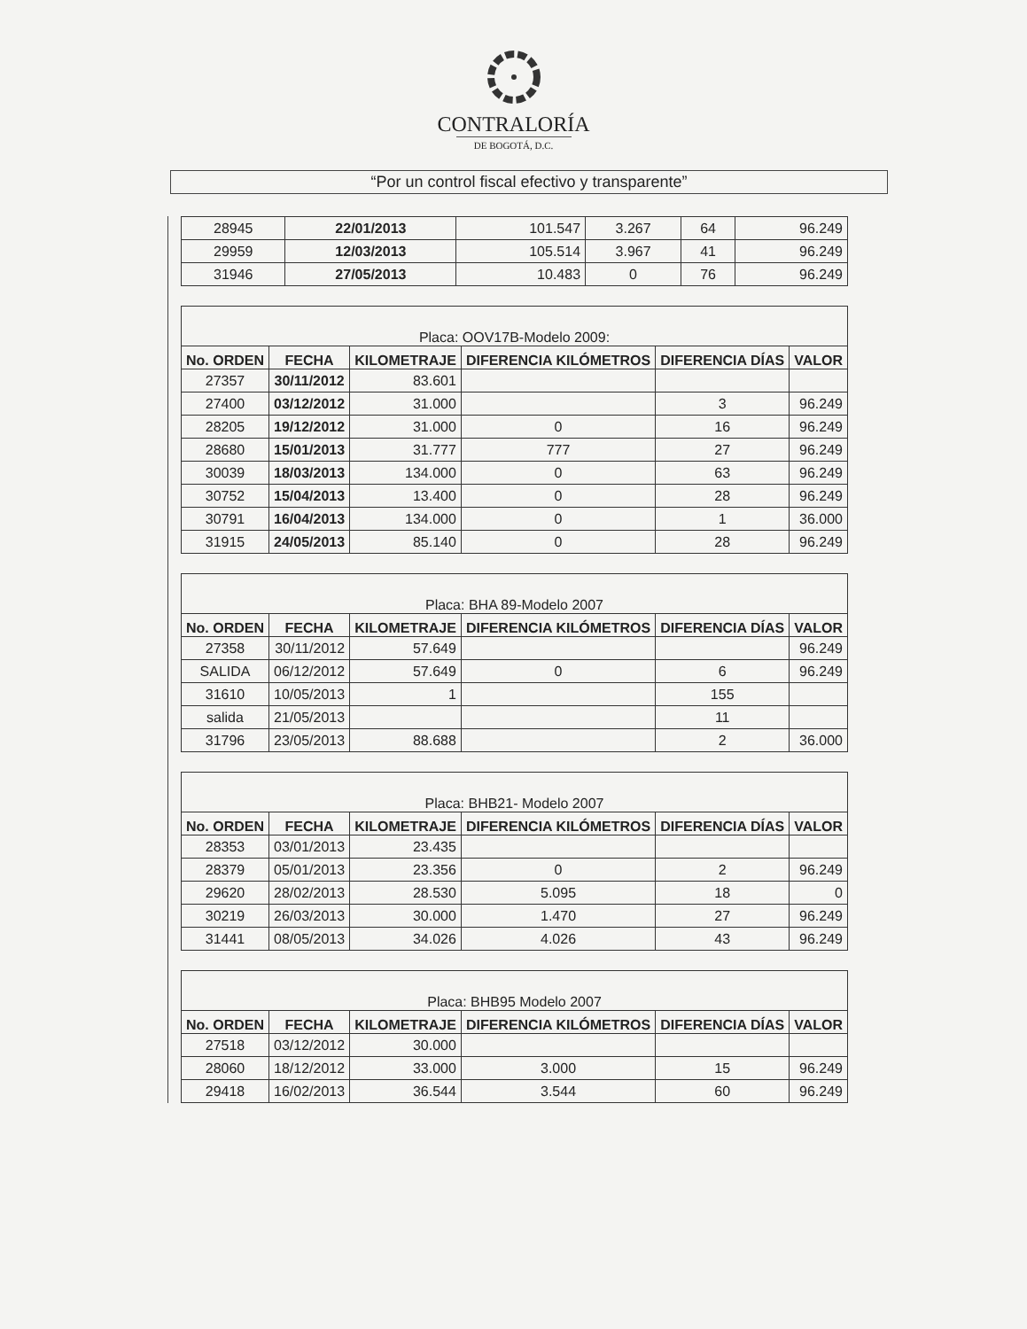CONTRALORÍA
DE BOGOTÁ, D.C.
“Por un control fiscal efectivo y transparente”
| 28945 | 22/01/2013 | 101.547 | 3.267 | 64 | 96.249 |
| 29959 | 12/03/2013 | 105.514 | 3.967 | 41 | 96.249 |
| 31946 | 27/05/2013 | 10.483 | 0 | 76 | 96.249 |
| Placa: OOV17B-Modelo 2009: | | | | | |
| --- | --- | --- | --- | --- | --- |
| No. ORDEN | FECHA | KILOMETRAJE | DIFERENCIA KILÓMETROS | DIFERENCIA DÍAS | VALOR |
| 27357 | 30/11/2012 | 83.601 | | | |
| 27400 | 03/12/2012 | 31.000 | | 3 | 96.249 |
| 28205 | 19/12/2012 | 31.000 | 0 | 16 | 96.249 |
| 28680 | 15/01/2013 | 31.777 | 777 | 27 | 96.249 |
| 30039 | 18/03/2013 | 134.000 | 0 | 63 | 96.249 |
| 30752 | 15/04/2013 | 13.400 | 0 | 28 | 96.249 |
| 30791 | 16/04/2013 | 134.000 | 0 | 1 | 36.000 |
| 31915 | 24/05/2013 | 85.140 | 0 | 28 | 96.249 |
| Placa: BHA 89-Modelo 2007 | | | | | |
| --- | --- | --- | --- | --- | --- |
| No. ORDEN | FECHA | KILOMETRAJE | DIFERENCIA KILÓMETROS | DIFERENCIA DÍAS | VALOR |
| 27358 | 30/11/2012 | 57.649 | | | 96.249 |
| SALIDA | 06/12/2012 | 57.649 | 0 | 6 | 96.249 |
| 31610 | 10/05/2013 | 1 | | 155 | |
| salida | 21/05/2013 | | | 11 | |
| 31796 | 23/05/2013 | 88.688 | | 2 | 36.000 |
| Placa: BHB21- Modelo 2007 | | | | | |
| --- | --- | --- | --- | --- | --- |
| No. ORDEN | FECHA | KILOMETRAJE | DIFERENCIA KILÓMETROS | DIFERENCIA DÍAS | VALOR |
| 28353 | 03/01/2013 | 23.435 | | | |
| 28379 | 05/01/2013 | 23.356 | 0 | 2 | 96.249 |
| 29620 | 28/02/2013 | 28.530 | 5.095 | 18 | 0 |
| 30219 | 26/03/2013 | 30.000 | 1.470 | 27 | 96.249 |
| 31441 | 08/05/2013 | 34.026 | 4.026 | 43 | 96.249 |
| Placa: BHB95 Modelo 2007 | | | | | |
| --- | --- | --- | --- | --- | --- |
| No. ORDEN | FECHA | KILOMETRAJE | DIFERENCIA KILÓMETROS | DIFERENCIA DÍAS | VALOR |
| 27518 | 03/12/2012 | 30.000 | | | |
| 28060 | 18/12/2012 | 33.000 | 3.000 | 15 | 96.249 |
| 29418 | 16/02/2013 | 36.544 | 3.544 | 60 | 96.249 |